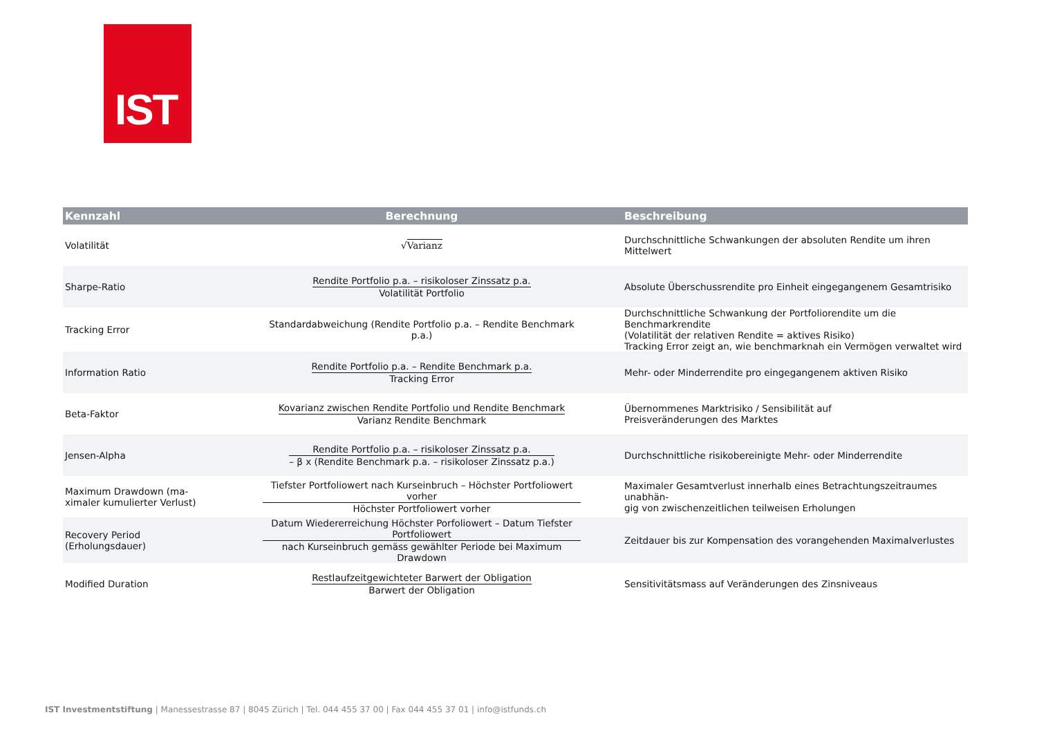IST
| Kennzahl | Berechnung | Beschreibung |
| --- | --- | --- |
| Volatilität | √ Varianz | Durchschnittliche Schwankungen der absoluten Rendite um ihren Mittelwert |
| Sharpe-Ratio | Rendite Portfolio p.a. – risikoloser Zinssatz p.a. Volatilität Portfolio | Absolute Überschussrendite pro Einheit eingegangenem Gesamtrisiko |
| Tracking Error | Standardabweichung (Rendite Portfolio p.a. – Rendite Benchmark p.a.) | Durchschnittliche Schwankung der Portfoliorendite um die Benchmarkrendite (Volatilität der relativen Rendite = aktives Risiko) Tracking Error zeigt an, wie benchmarknah ein Vermögen verwaltet wird |
| Information Ratio | Rendite Portfolio p.a. – Rendite Benchmark p.a. Tracking Error | Mehr- oder Minderrendite pro eingegangenem aktiven Risiko |
| Beta-Faktor | Kovarianz zwischen Rendite Portfolio und Rendite Benchmark Varianz Rendite Benchmark | Übernommenes Marktrisiko / Sensibilität auf Preisveränderungen des Marktes |
| Jensen-Alpha | Rendite Portfolio p.a. – risikoloser Zinssatz p.a. – β x (Rendite Benchmark p.a. – risikoloser Zinssatz p.a.) | Durchschnittliche risikobereinigte Mehr- oder Minderrendite |
| Maximum Drawdown (ma- ximaler kumulierter Verlust) | Tiefster Portfoliowert nach Kurseinbruch – Höchster Portfoliowert vorher Höchster Portfoliowert vorher | Maximaler Gesamtverlust innerhalb eines Betrachtungszeitraumes unabhän- gig von zwischenzeitlichen teilweisen Erholungen |
| Recovery Period (Erholungsdauer) | Datum Wiedererreichung Höchster Porfoliowert – Datum Tiefster Portfoliowert nach Kurseinbruch gemäss gewählter Periode bei Maximum Drawdown | Zeitdauer bis zur Kompensation des vorangehenden Maximalverlustes |
| Modified Duration | Restlaufzeitgewichteter Barwert der Obligation Barwert der Obligation | Sensitivitätsmass auf Veränderungen des Zinsniveaus |
IST Investmentstiftung | Manessestrasse 87 | 8045 Zürich | Tel. 044 455 37 00 | Fax 044 455 37 01 | info@istfunds.ch